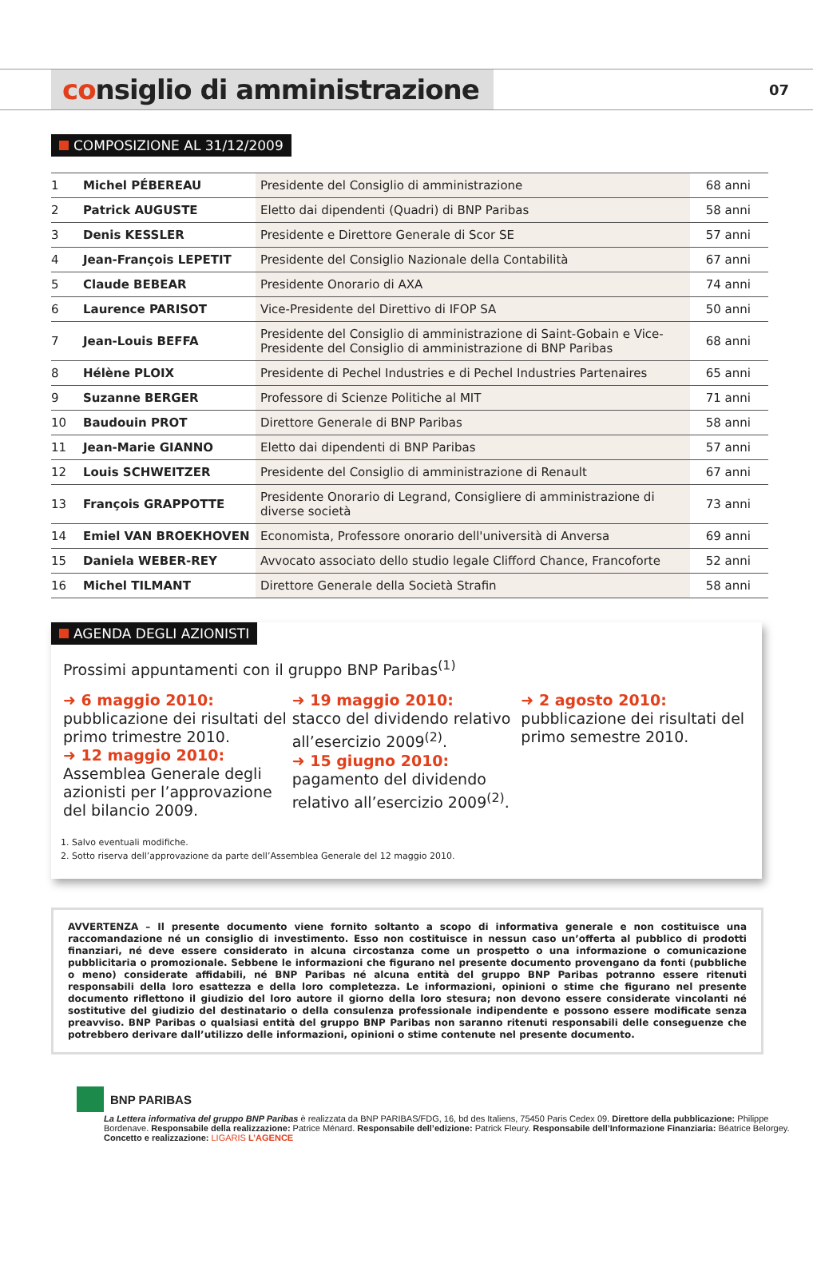consiglio di amministrazione
07
COMPOSIZIONE AL 31/12/2009
| 1 | Michel PÉBEREAU | Presidente del Consiglio di amministrazione | 68 anni |
| 2 | Patrick AUGUSTE | Eletto dai dipendenti (Quadri) di BNP Paribas | 58 anni |
| 3 | Denis KESSLER | Presidente e Direttore Generale di Scor SE | 57 anni |
| 4 | Jean-François LEPETIT | Presidente del Consiglio Nazionale della Contabilità | 67 anni |
| 5 | Claude BEBEAR | Presidente Onorario di AXA | 74 anni |
| 6 | Laurence PARISOT | Vice-Presidente del Direttivo di IFOP SA | 50 anni |
| 7 | Jean-Louis BEFFA | Presidente del Consiglio di amministrazione di Saint-Gobain e Vice-Presidente del Consiglio di amministrazione di BNP Paribas | 68 anni |
| 8 | Hélène PLOIX | Presidente di Pechel Industries e di Pechel Industries Partenaires | 65 anni |
| 9 | Suzanne BERGER | Professore di Scienze Politiche al MIT | 71 anni |
| 10 | Baudouin PROT | Direttore Generale di BNP Paribas | 58 anni |
| 11 | Jean-Marie GIANNO | Eletto dai dipendenti di BNP Paribas | 57 anni |
| 12 | Louis SCHWEITZER | Presidente del Consiglio di amministrazione di Renault | 67 anni |
| 13 | François GRAPPOTTE | Presidente Onorario di Legrand, Consigliere di amministrazione di diverse società | 73 anni |
| 14 | Emiel VAN BROEKHOVEN | Economista, Professore onorario dell'università di Anversa | 69 anni |
| 15 | Daniela WEBER-REY | Avvocato associato dello studio legale Clifford Chance, Francoforte | 52 anni |
| 16 | Michel TILMANT | Direttore Generale della Società Strafin | 58 anni |
AGENDA DEGLI AZIONISTI
Prossimi appuntamenti con il gruppo BNP Paribas<sup>(1)</sup>
➜ 6 maggio 2010:
pubblicazione dei risultati del primo trimestre 2010.
➜ 12 maggio 2010:
Assemblea Generale degli azionisti per l’approvazione del bilancio 2009.
➜ 19 maggio 2010:
stacco del dividendo relativo all’esercizio 2009<sup>(2)</sup>.
➜ 15 giugno 2010: pagamento del dividendo relativo all’esercizio 2009<sup>(2)</sup>.
➜ 2 agosto 2010:
pubblicazione dei risultati del primo semestre 2010.
1. Salvo eventuali modifiche.
2. Sotto riserva dell’approvazione da parte dell’Assemblea Generale del 12 maggio 2010.
AVVERTENZA – Il presente documento viene fornito soltanto a scopo di informativa generale e non costituisce una raccomandazione né un consiglio di investimento. Esso non costituisce in nessun caso un’offerta al pubblico di prodotti finanziari, né deve essere considerato in alcuna circostanza come un prospetto o una informazione o comunicazione pubblicitaria o promozionale. Sebbene le informazioni che figurano nel presente documento provengano da fonti (pubbliche o meno) considerate affidabili, né BNP Paribas né alcuna entità del gruppo BNP Paribas potranno essere ritenuti responsabili della loro esattezza e della loro completezza. Le informazioni, opinioni o stime che figurano nel presente documento riflettono il giudizio del loro autore il giorno della loro stesura; non devono essere considerate vincolanti né sostitutive del giudizio del destinatario o della consulenza professionale indipendente e possono essere modificate senza preavviso. BNP Paribas o qualsiasi entità del gruppo BNP Paribas non saranno ritenuti responsabili delle conseguenze che potrebbero derivare dall’utilizzo delle informazioni, opinioni o stime contenute nel presente documento.
BNP PARIBAS
La Lettera informativa del gruppo BNP Paribas è realizzata da BNP PARIBAS/FDG, 16, bd des Italiens, 75450 Paris Cedex 09. Direttore della pubblicazione: Philippe Bordenave. Responsabile della realizzazione: Patrice Ménard. Responsabile dell’edizione: Patrick Fleury. Responsabile dell’Informazione Finanziaria: Béatrice Belorgey. Concetto e realizzazione: LIGARIS L’AGENCE